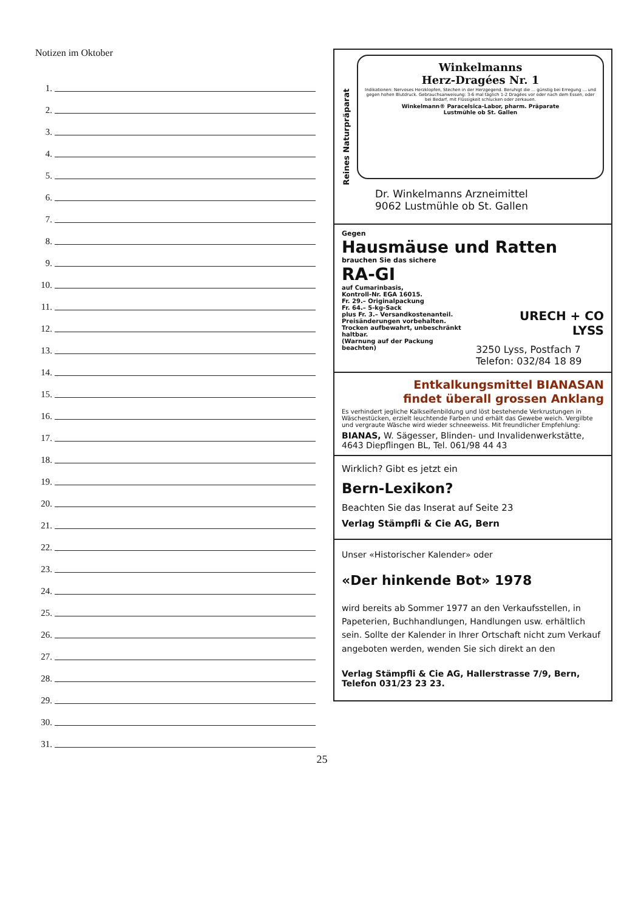Notizen im Oktober
1.
2.
3.
4.
5.
6.
7.
8.
9.
10.
11.
12.
13.
14.
15.
16.
17.
18.
19.
20.
21.
22.
23.
24.
25.
26.
27.
28.
29.
30.
31.
Reines Naturpräparat
Winkelmanns
Herz-Dragées Nr. 1
Indikationen: Nervoses Herzklopfen, Stechen in der Herzgegend. Beruhigt die ... günstig bei Erregung ... und gegen hohen Blutdruck. Gebrauchsanweisung: 3-6 mal täglich 1-2 Dragées vor oder nach dem Essen, oder bei Bedarf, mit Flüssigkeit schlucken oder zerkauen.
Winkelmann® Paracelsica-Labor, pharm. Präparate
Lustmühle ob St. Gallen
Dr. Winkelmanns Arzneimittel
9062 Lustmühle ob St. Gallen
Gegen
Hausmäuse und Ratten
brauchen Sie das sichere
RA-GI
auf Cumarinbasis,
Kontroll-Nr. EGA 16015.
Fr. 29.– Originalpackung
Fr. 64.– 5-kg-Sack
plus Fr. 3.– Versandkostenanteil.
Preisänderungen vorbehalten.
Trocken aufbewahrt, unbeschränkt haltbar.
(Warnung auf der Packung beachten)
URECH + CO
LYSS
3250 Lyss, Postfach 7
Telefon: 032/84 18 89
Entkalkungsmittel BIANASAN
findet überall grossen Anklang
Es verhindert jegliche Kalkseifenbildung und löst bestehende Verkrustungen in Wäschestücken, erzielt leuchtende Farben und erhält das Gewebe weich. Vergilbte und vergraute Wäsche wird wieder schneeweiss. Mit freundlicher Empfehlung:
BIANAS, W. Sägesser, Blinden- und Invalidenwerkstätte,
4643 Diepflingen BL, Tel. 061/98 44 43
Wirklich? Gibt es jetzt ein
Bern-Lexikon?
Beachten Sie das Inserat auf Seite 23
Verlag Stämpfli & Cie AG, Bern
Unser «Historischer Kalender» oder
«Der hinkende Bot» 1978
wird bereits ab Sommer 1977 an den Verkaufsstellen, in Papeterien, Buchhandlungen, Handlungen usw. erhältlich sein. Sollte der Kalender in Ihrer Ortschaft nicht zum Verkauf angeboten werden, wenden Sie sich direkt an den
Verlag Stämpfli & Cie AG, Hallerstrasse 7/9, Bern,
Telefon 031/23 23 23.
25